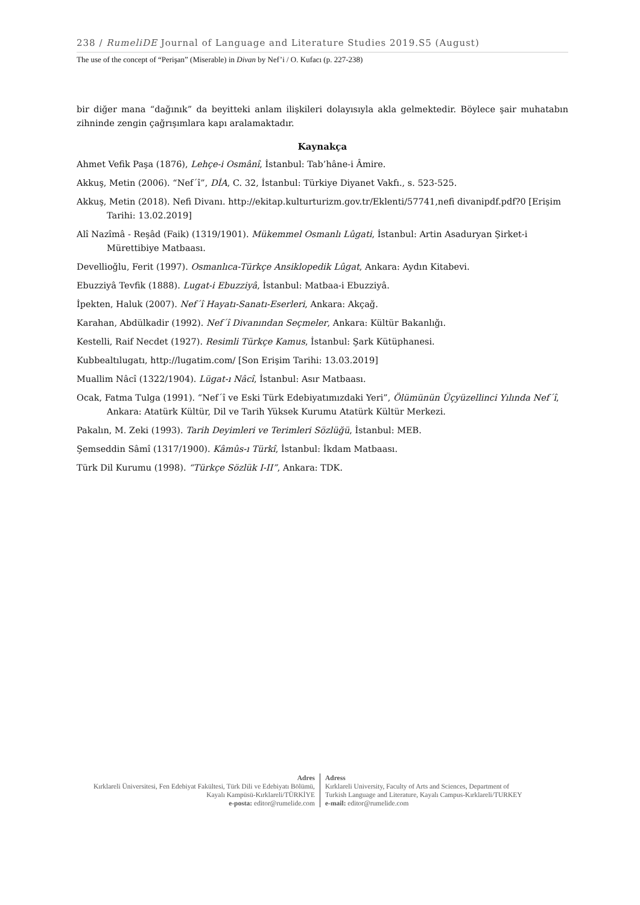238 / RumeliDE Journal of Language and Literature Studies 2019.S5 (August)
The use of the concept of “Perişan” (Miserable) in Divan by Nef’i / O. Kufacı (p. 227-238)
bir diğer mana “dağınık” da beyitteki anlam ilişkileri dolayısıyla akla gelmektedir. Böylece şair muhatabın zihninde zengin çağrışımlara kapı aralamaktadır.
Kaynakça
Ahmet Vefik Paşa (1876), Lehçe-i Osmânî, İstanbul: Tab’hâne-i Âmire.
Akkuş, Metin (2006). “Nef´î”, DİA, C. 32, İstanbul: Türkiye Diyanet Vakfı., s. 523-525.
Akkuş, Metin (2018). Nefi Divanı. http://ekitap.kulturturizm.gov.tr/Eklenti/57741,nefi divanipdf.pdf?0 [Erişim Tarihi: 13.02.2019]
Alî Nazîmâ - Reşâd (Faik) (1319/1901). Mükemmel Osmanlı Lûgati, İstanbul: Artin Asaduryan Şirket-i Mürettibiye Matbaası.
Devellioğlu, Ferit (1997). Osmanlıca-Türkçe Ansiklopedik Lûgat, Ankara: Aydın Kitabevi.
Ebuzziyâ Tevfik (1888). Lugat-i Ebuzziyâ, İstanbul: Matbaa-i Ebuzziyâ.
İpekten, Haluk (2007). Nef´î Hayatı-Sanatı-Eserleri, Ankara: Akçağ.
Karahan, Abdülkadir (1992). Nef´î Divanından Seçmeler, Ankara: Kültür Bakanlığı.
Kestelli, Raif Necdet (1927). Resimli Türkçe Kamus, İstanbul: Şark Kütüphanesi.
Kubbealtılugatı, http://lugatim.com/ [Son Erişim Tarihi: 13.03.2019]
Muallim Nâcî (1322/1904). Lügat-ı Nâcî, İstanbul: Asır Matbaası.
Ocak, Fatma Tulga (1991). “Nef´î ve Eski Türk Edebiyatımızdaki Yeri”, Ölümünün Üçyüzellinci Yılında Nef´î, Ankara: Atatürk Kültür, Dil ve Tarih Yüksek Kurumu Atatürk Kültür Merkezi.
Pakalın, M. Zeki (1993). Tarih Deyimleri ve Terimleri Sözlüğü, İstanbul: MEB.
Şemseddin Sâmî (1317/1900). Kâmûs-ı Türkî, İstanbul: İkdam Matbaası.
Türk Dil Kurumu (1998). “Türkçe Sözlük I-II”, Ankara: TDK.
Adres
Kırklareli Üniversitesi, Fen Edebiyat Fakültesi, Türk Dili ve Edebiyatı Bölümü, Kayalı Kampüsü-Kırklareli/TÜRKİYE
e-posta: editor@rumelide.com
Adress
Kırklareli University, Faculty of Arts and Sciences, Department of
Turkish Language and Literature, Kayalı Campus-Kırklareli/TURKEY
e-mail: editor@rumelide.com